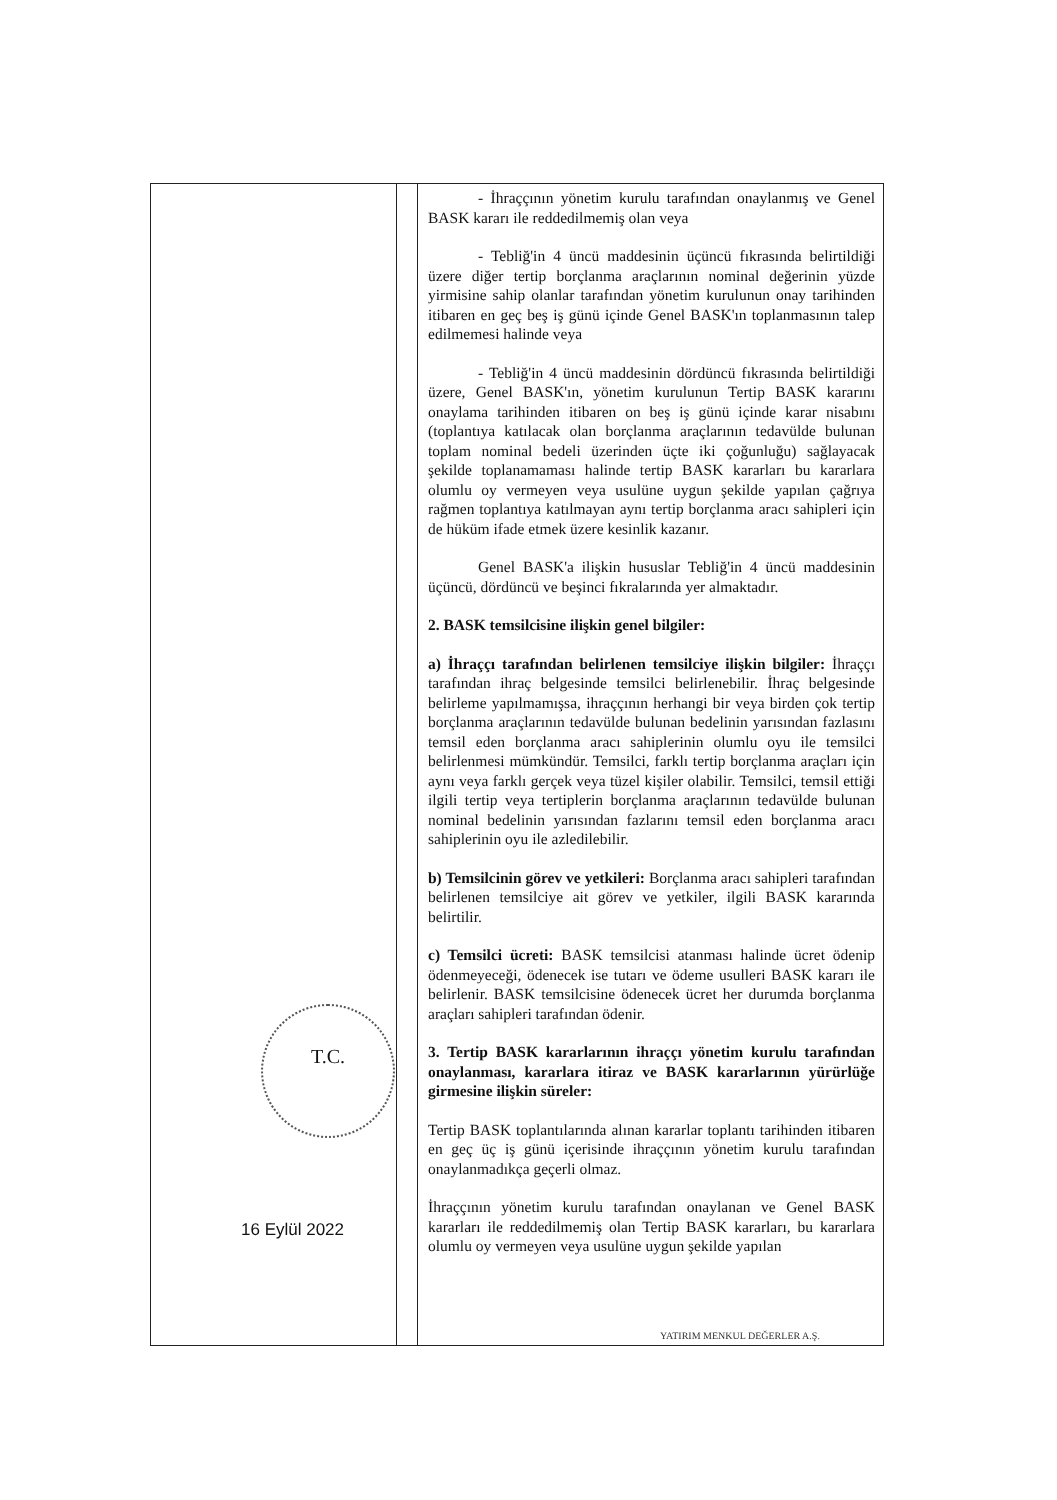| T.C. 16 Eylül 2022 | | - İhraççının yönetim kurulu tarafından onaylanmış ve Genel BASK kararı ile reddedilmemiş olan veya - Tebliğ'in 4 üncü maddesinin üçüncü fıkrasında belirtildiği üzere diğer tertip borçlanma araçlarının nominal değerinin yüzde yirmisine sahip olanlar tarafından yönetim kurulunun onay tarihinden itibaren en geç beş iş günü içinde Genel BASK'ın toplanmasının talep edilmemesi halinde veya - Tebliğ'in 4 üncü maddesinin dördüncü fıkrasında belirtildiği üzere, Genel BASK'ın, yönetim kurulunun Tertip BASK kararını onaylama tarihinden itibaren on beş iş günü içinde karar nisabını (toplantıya katılacak olan borçlanma araçlarının tedavülde bulunan toplam nominal bedeli üzerinden üçte iki çoğunluğu) sağlayacak şekilde toplanamaması halinde tertip BASK kararları bu kararlara olumlu oy vermeyen veya usulüne uygun şekilde yapılan çağrıya rağmen toplantıya katılmayan aynı tertip borçlanma aracı sahipleri için de hüküm ifade etmek üzere kesinlik kazanır. Genel BASK'a ilişkin hususlar Tebliğ'in 4 üncü maddesinin üçüncü, dördüncü ve beşinci fıkralarında yer almaktadır. 2. BASK temsilcisine ilişkin genel bilgiler: a) İhraççı tarafından belirlenen temsilciye ilişkin bilgiler: İhraççı tarafından ihraç belgesinde temsilci belirlenebilir. İhraç belgesinde belirleme yapılmamışsa, ihraççının herhangi bir veya birden çok tertip borçlanma araçlarının tedavülde bulunan bedelinin yarısından fazlasını temsil eden borçlanma aracı sahiplerinin olumlu oyu ile temsilci belirlenmesi mümkündür. Temsilci, farklı tertip borçlanma araçları için aynı veya farklı gerçek veya tüzel kişiler olabilir. Temsilci, temsil ettiği ilgili tertip veya tertiplerin borçlanma araçlarının tedavülde bulunan nominal bedelinin yarısından fazlarını temsil eden borçlanma aracı sahiplerinin oyu ile azledilebilir. b) Temsilcinin görev ve yetkileri: Borçlanma aracı sahipleri tarafından belirlenen temsilciye ait görev ve yetkiler, ilgili BASK kararında belirtilir. c) Temsilci ücreti: BASK temsilcisi atanması halinde ücret ödenip ödenmeyeceği, ödenecek ise tutarı ve ödeme usulleri BASK kararı ile belirlenir. BASK temsilcisine ödenecek ücret her durumda borçlanma araçları sahipleri tarafından ödenir. 3. Tertip BASK kararlarının ihraççı yönetim kurulu tarafından onaylanması, kararlara itiraz ve BASK kararlarının yürürlüğe girmesine ilişkin süreler: Tertip BASK toplantılarında alınan kararlar toplantı tarihinden itibaren en geç üç iş günü içerisinde ihraççının yönetim kurulu tarafından onaylanmadıkça geçerli olmaz. İhraççının yönetim kurulu tarafından onaylanan ve Genel BASK kararları ile reddedilmemiş olan Tertip BASK kararları, bu kararlara olumlu oy vermeyen veya usulüne uygun şekilde yapılan |
YATIRIM MENKUL DEĞERLER A.Ş.